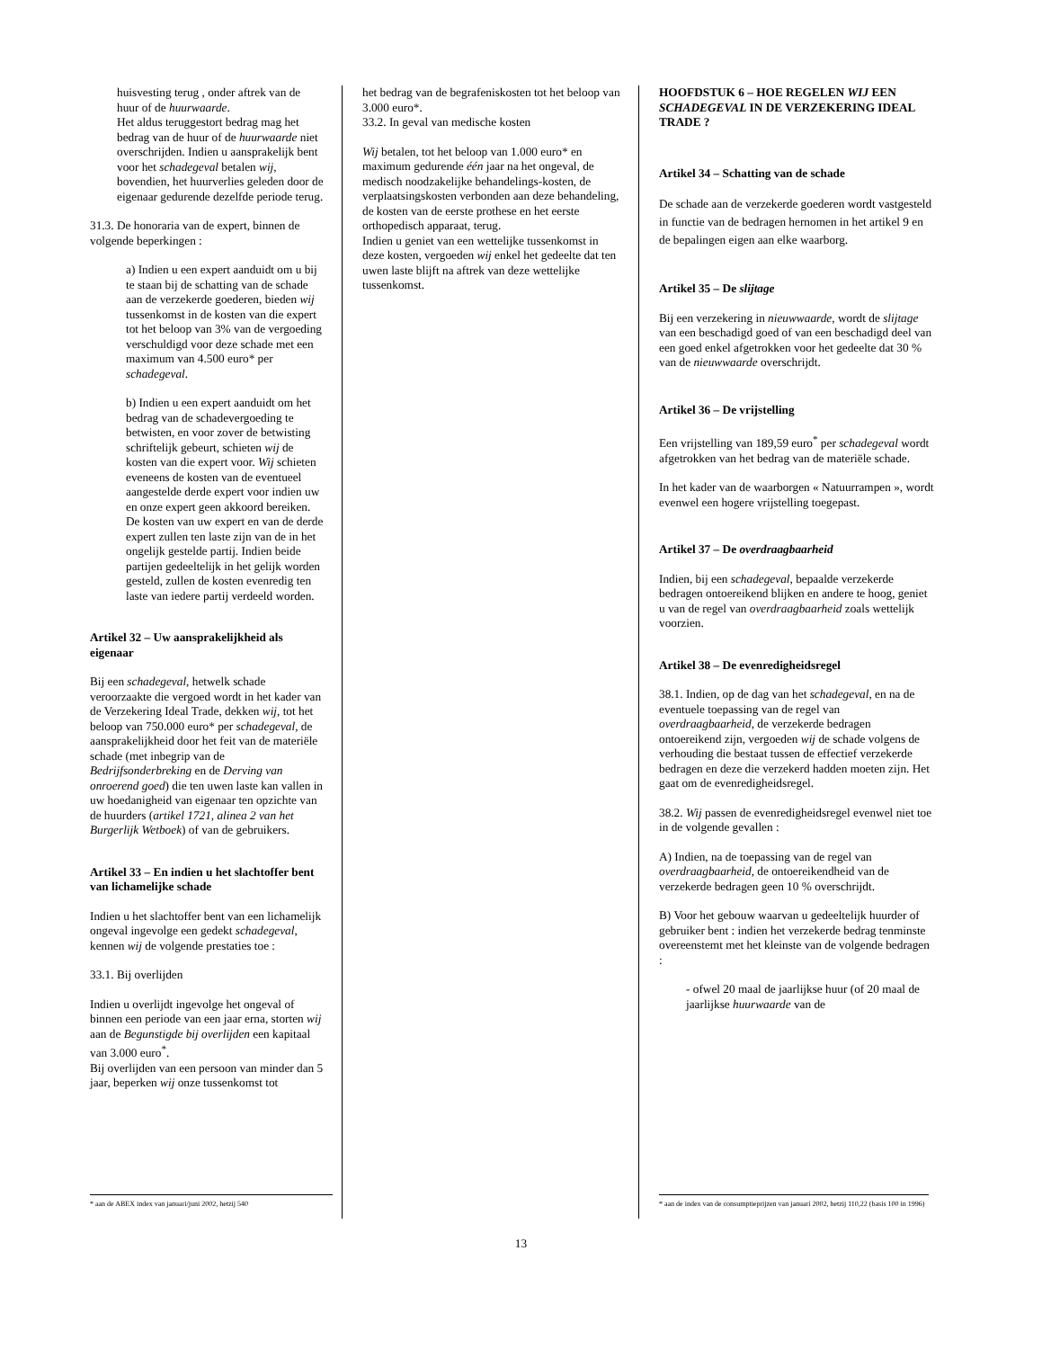huisvesting terug , onder aftrek van de huur of de huurwaarde.
Het aldus teruggestort bedrag mag het bedrag van de huur of de huurwaarde niet overschrijden. Indien u aansprakelijk bent voor het schadegeval betalen wij, bovendien, het huurverlies geleden door de eigenaar gedurende dezelfde periode terug.
31.3. De honoraria van de expert, binnen de volgende beperkingen :
a) Indien u een expert aanduidt om u bij te staan bij de schatting van de schade aan de verzekerde goederen, bieden wij tussenkomst in de kosten van die expert tot het beloop van 3% van de vergoeding verschuldigd voor deze schade met een maximum van 4.500 euro* per schadegeval.
b) Indien u een expert aanduidt om het bedrag van de schadevergoeding te betwisten, en voor zover de betwisting schriftelijk gebeurt, schieten wij de kosten van die expert voor. Wij schieten eveneens de kosten van de eventueel aangestelde derde expert voor indien uw en onze expert geen akkoord bereiken.
De kosten van uw expert en van de derde expert zullen ten laste zijn van de in het ongelijk gestelde partij. Indien beide partijen gedeeltelijk in het gelijk worden gesteld, zullen de kosten evenredig ten laste van iedere partij verdeeld worden.
Artikel 32 – Uw aansprakelijkheid als eigenaar
Bij een schadegeval, hetwelk schade veroorzaakte die vergoed wordt in het kader van de Verzekering Ideal Trade, dekken wij, tot het beloop van 750.000 euro* per schadegeval, de aansprakelijkheid door het feit van de materiële schade (met inbegrip van de Bedrijfsonderbreking en de Derving van onroerend goed) die ten uwen laste kan vallen in uw hoedanigheid van eigenaar ten opzichte van de huurders (artikel 1721, alinea 2 van het Burgerlijk Wetboek) of van de gebruikers.
Artikel 33 – En indien u het slachtoffer bent van lichamelijke schade
Indien u het slachtoffer bent van een lichamelijk ongeval ingevolge een gedekt schadegeval, kennen wij de volgende prestaties toe :
33.1. Bij overlijden
Indien u overlijdt ingevolge het ongeval of binnen een periode van een jaar erna, storten wij aan de Begunstigde bij overlijden een kapitaal van 3.000 euro<sup>*</sup>.
Bij overlijden van een persoon van minder dan 5 jaar, beperken wij onze tussenkomst tot
* aan de ABEX index van januari/juni 2002, hetzij 540
het bedrag van de begrafeniskosten tot het beloop van 3.000 euro*.
33.2. In geval van medische kosten
Wij betalen, tot het beloop van 1.000 euro* en maximum gedurende één jaar na het ongeval, de medisch noodzakelijke behandelings-kosten, de verplaatsingskosten verbonden aan deze behandeling, de kosten van de eerste prothese en het eerste orthopedisch apparaat, terug.
Indien u geniet van een wettelijke tussenkomst in deze kosten, vergoeden wij enkel het gedeelte dat ten uwen laste blijft na aftrek van deze wettelijke tussenkomst.
HOOFDSTUK 6 – HOE REGELEN WIJ EEN SCHADEGEVAL IN DE VERZEKERING IDEAL TRADE ?
Artikel 34 – Schatting van de schade
De schade aan de verzekerde goederen wordt vastgesteld in functie van de bedragen hernomen in het artikel 9 en de bepalingen eigen aan elke waarborg.
Artikel 35 – De slijtage
Bij een verzekering in nieuwwaarde, wordt de slijtage van een beschadigd goed of van een beschadigd deel van een goed enkel afgetrokken voor het gedeelte dat 30 % van de nieuwwaarde overschrijdt.
Artikel 36 – De vrijstelling
Een vrijstelling van 189,59 euro<sup>*</sup> per schadegeval wordt afgetrokken van het bedrag van de materiële schade.
In het kader van de waarborgen « Natuurrampen », wordt evenwel een hogere vrijstelling toegepast.
Artikel 37 – De overdraagbaarheid
Indien, bij een schadegeval, bepaalde verzekerde bedragen ontoereikend blijken en andere te hoog, geniet u van de regel van overdraagbaarheid zoals wettelijk voorzien.
Artikel 38 – De evenredigheidsregel
38.1. Indien, op de dag van het schadegeval, en na de eventuele toepassing van de regel van overdraagbaarheid, de verzekerde bedragen ontoereikend zijn, vergoeden wij de schade volgens de verhouding die bestaat tussen de effectief verzekerde bedragen en deze die verzekerd hadden moeten zijn. Het gaat om de evenredigheidsregel.
38.2. Wij passen de evenredigheidsregel evenwel niet toe in de volgende gevallen :
A) Indien, na de toepassing van de regel van overdraagbaarheid, de ontoereikendheid van de verzekerde bedragen geen 10 % overschrijdt.
B) Voor het gebouw waarvan u gedeeltelijk huurder of gebruiker bent : indien het verzekerde bedrag tenminste overeenstemt met het kleinste van de volgende bedragen :
- ofwel 20 maal de jaarlijkse huur (of 20 maal de jaarlijkse huurwaarde van de
* aan de index van de consumptieprijzen van januari 2002, hetzij 110,22 (basis 100 in 1996)
13